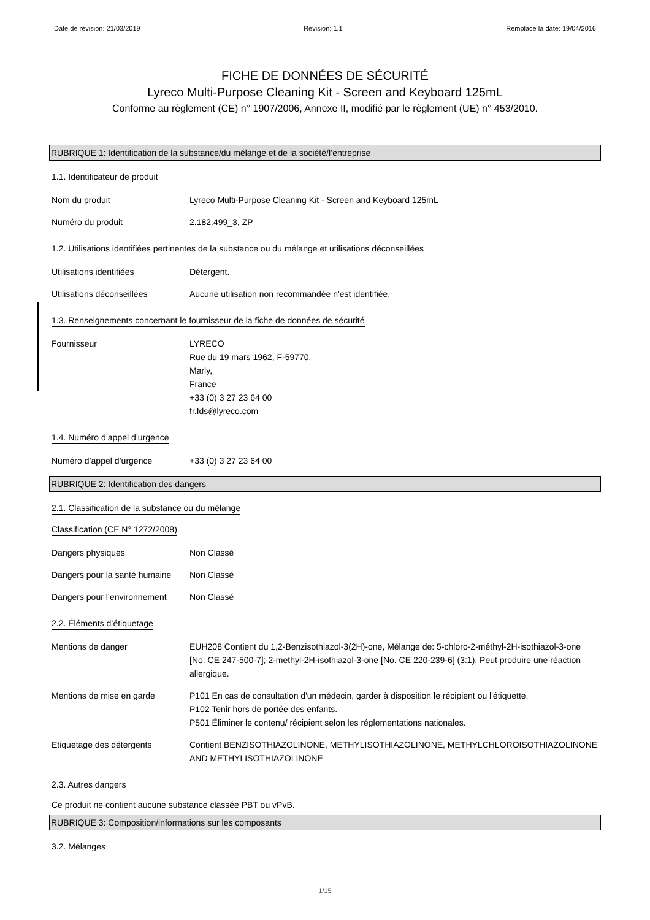Date de révision: 21/03/2019 Révision: 1.1 Remplace la date: 19/04/2016
FICHE DE DONNÉES DE SÉCURITÉ
Lyreco Multi-Purpose Cleaning Kit - Screen and Keyboard 125mL
Conforme au règlement (CE) n° 1907/2006, Annexe II, modifié par le règlement (UE) n° 453/2010.
RUBRIQUE 1: Identification de la substance/du mélange et de la société/l’entreprise
1.1. Identificateur de produit
Nom du produit Lyreco Multi-Purpose Cleaning Kit - Screen and Keyboard 125mL
Numéro du produit 2.182.499_3, ZP
1.2. Utilisations identifiées pertinentes de la substance ou du mélange et utilisations déconseillées
Utilisations identifiées Détergent.
Utilisations déconseillées Aucune utilisation non recommandée n'est identifiée.
1.3. Renseignements concernant le fournisseur de la fiche de données de sécurité
Fournisseur LYRECO
Rue du 19 mars 1962, F-59770,
Marly,
France
+33 (0) 3 27 23 64 00
fr.fds@lyreco.com
1.4. Numéro d’appel d’urgence
Numéro d’appel d’urgence +33 (0) 3 27 23 64 00
RUBRIQUE 2: Identification des dangers
2.1. Classification de la substance ou du mélange
Classification (CE N° 1272/2008)
Dangers physiques Non Classé
Dangers pour la santé humaine
Non Classé
Dangers pour l’environnement
Non Classé
2.2. Éléments d’étiquetage
Mentions de danger EUH208 Contient du 1,2-Benzisothiazol-3(2H)-one, Mélange de: 5-chloro-2-méthyl-2H-isothiazol-3-one [No. CE 247-500-7]; 2-methyl-2H-isothiazol-3-one [No. CE 220-239-6] (3:1). Peut produire une réaction allergique.
Mentions de mise en garde P101 En cas de consultation d'un médecin, garder à disposition le récipient ou l'étiquette.
P102 Tenir hors de portée des enfants.
P501 Éliminer le contenu/ récipient selon les réglementations nationales.
Etiquetage des détergents Contient BENZISOTHIAZOLINONE, METHYLISOTHIAZOLINONE, METHYLCHLOROISOTHIAZOLINONE AND METHYLISOTHIAZOLINONE
2.3. Autres dangers
Ce produit ne contient aucune substance classée PBT ou vPvB.
RUBRIQUE 3: Composition/informations sur les composants
3.2. Mélanges
1/15